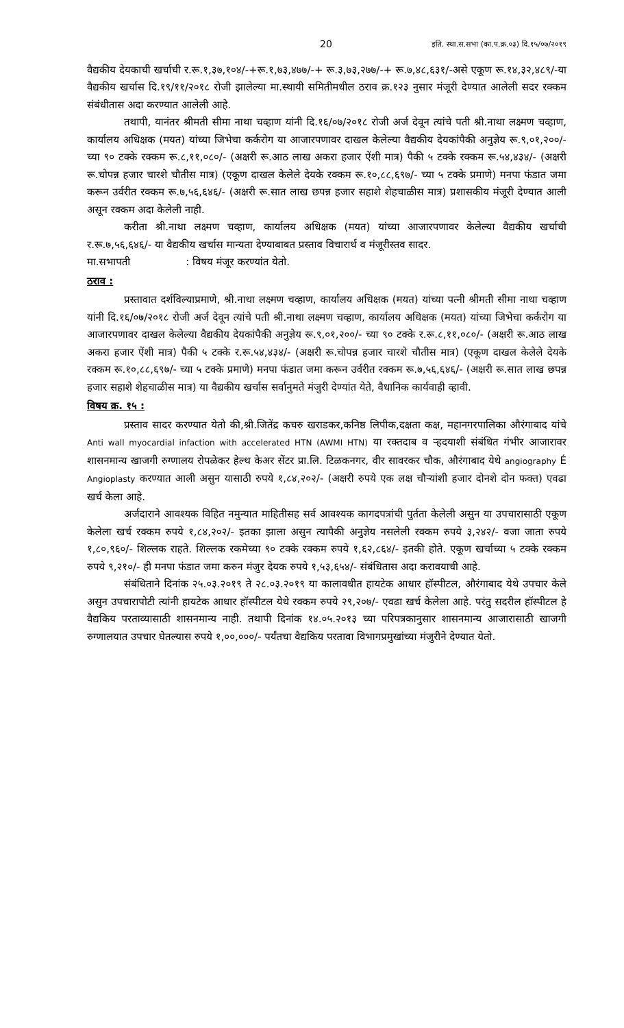20 इति. स्था.स.सभा (का.प.क्र.०३) दि.१५/०७/२०१९
वैद्यकीय देयकाची खर्चाची र.रू.१,३७,१०४/-+रू.१,७३,४७७/-+ रू.३,७३,२७७/-+ रू.७,४८,६३१/-असे एकूण रू.१४,३२,४८९/-या वैद्यकीय खर्चास दि.१९/११/२०१८ रोजी झालेल्या मा.स्थायी समितीमधील ठराव क्र.१२३ नुसार मंजूरी देण्यात आलेली सदर रक्कम संबंधीतास अदा करण्यात आलेली आहे.
तथापी, यानंतर श्रीमती सीमा नाथा चव्हाण यांनी दि.१६/०७/२०१८ रोजी अर्ज देवून त्यांचे पती श्री.नाथा लक्ष्मण चव्हाण, कार्यालय अधिक्षक (मयत) यांच्या जिभेचा कर्करोग या आजारपणावर दाखल केलेल्या वैद्यकीय देयकांपैकी अनुज्ञेय रू.९,०१,२००/- च्या ९० टक्के रक्कम रू.८,११,०८०/- (अक्षरी रू.आठ लाख अकरा हजार ऐंशी मात्र) पैकी ५ टक्के रक्कम रू.५४,४३४/- (अक्षरी रू.चोपन्न हजार चारशे चौतीस मात्र) (एकूण दाखल केलेले देयके रक्कम रू.१०,८८,६९७/- च्या ५ टक्के प्रमाणे) मनपा फंडात जमा करून उर्वरीत रक्कम रू.७,५६,६४६/- (अक्षरी रू.सात लाख छपन्न हजार सहाशे शेहचाळीस मात्र) प्रशासकीय मंजूरी देण्यात आली असून रक्कम अदा केलेली नाही.
करीता श्री.नाथा लक्ष्मण चव्हाण, कार्यालय अधिक्षक (मयत) यांच्या आजारपणावर केलेल्या वैद्यकीय खर्चाची र.रू.७,५६,६४६/- या वैद्यकीय खर्चास मान्यता देण्याबाबत प्रस्ताव विचारार्थ व मंजूरीस्तव सादर.
मा.सभापती : विषय मंजूर करण्यांत येतो.
ठराव :
प्रस्तावात दर्शविल्याप्रमाणे, श्री.नाथा लक्ष्मण चव्हाण, कार्यालय अधिक्षक (मयत) यांच्या पत्नी श्रीमती सीमा नाथा चव्हाण यांनी दि.१६/०७/२०१८ रोजी अर्ज देवून त्यांचे पती श्री.नाथा लक्ष्मण चव्हाण, कार्यालय अधिक्षक (मयत) यांच्या जिभेचा कर्करोग या आजारपणावर दाखल केलेल्या वैद्यकीय देयकांपैकी अनुज्ञेय रू.९,०१,२००/- च्या ९० टक्के र.रू.८,११,०८०/- (अक्षरी रू.आठ लाख अकरा हजार ऐंशी मात्र) पैकी ५ टक्के र.रू.५४,४३४/- (अक्षरी रू.चोपन्न हजार चारशे चौतीस मात्र) (एकूण दाखल केलेले देयके रक्कम रू.१०,८८,६९७/- च्या ५ टक्के प्रमाणे) मनपा फंडात जमा करून उर्वरीत रक्कम रू.७,५६,६४६/- (अक्षरी रू.सात लाख छपन्न हजार सहाशे शेहचाळीस मात्र) या वैद्यकीय खर्चास सर्वानुमते मंजुरी देण्यांत येते, वैधानिक कार्यवाही व्हावी.
विषय क्र. १५ :
प्रस्ताव सादर करण्यात येतो की,श्री.जितेंद्र कचरु खराडकर,कनिष्ठ लिपीक,दक्षता कक्ष, महानगरपालिका औरंगाबाद यांचे Anti wall myocardial infaction with accelerated HTN (AWMI HTN) या रक्तदाब व ऱ्हदयाशी संबंधित गंभीर आजारावर शासनमान्य खाजगी रुग्णालय रोपळेकर हेल्थ केअर सेंटर प्रा.लि. टिळकनगर, वीर सावरकर चौक, औरंगाबाद येथे angiography É Angioplasty करण्यात आली असुन यासाठी रुपये १,८४,२०२/- (अक्षरी रुपये एक लक्ष चौऱ्यांशी हजार दोनशे दोन फक्त) एवढा खर्च केला आहे.
अर्जदाराने आवश्यक विहित नमुन्यात माहितीसह सर्व आवश्यक कागदपत्रांची पुर्तता केलेली असुन या उपचारासाठी एकूण केलेला खर्च रक्कम रुपये १,८४,२०२/- इतका झाला असुन त्यापैकी अनुज्ञेय नसलेली रक्कम रुपये ३,२४२/- वजा जाता रुपये १,८०,९६०/- शिल्लक राहते. शिल्लक रकमेच्या ९० टक्के रक्कम रुपये १,६२,८६४/- इतकी होते. एकूण खर्चाच्या ५ टक्के रक्कम रुपये ९,२१०/- ही मनपा फंडात जमा करुन मंजुर देयक रुपये १,५३,६५४/- संबंधितास अदा करावयाची आहे.
संबंधिताने दिनांक २५.०३.२०१९ ते २८.०३.२०१९ या कालावधीत हायटेक आधार हॉस्पीटल, औरंगाबाद येथे उपचार केले असुन उपचारापोटी त्यांनी हायटेक आधार हॉस्पीटल येथे रक्कम रुपये २९,२०७/- एवढा खर्च केलेला आहे. परंतु सदरील हॉस्पीटल हे वैद्यकिय परताव्यासाठी शासनमान्य नाही. तथापी दिनांक १४.०५.२०१३ च्या परिपत्रकानुसार शासनमान्य आजारासाठी खाजगी रुग्णालयात उपचार घेतल्यास रुपये १,००,०००/- पर्यंतचा वैद्यकिय परतावा विभागप्रमुखांच्या मंजुरीने देण्यात येतो.